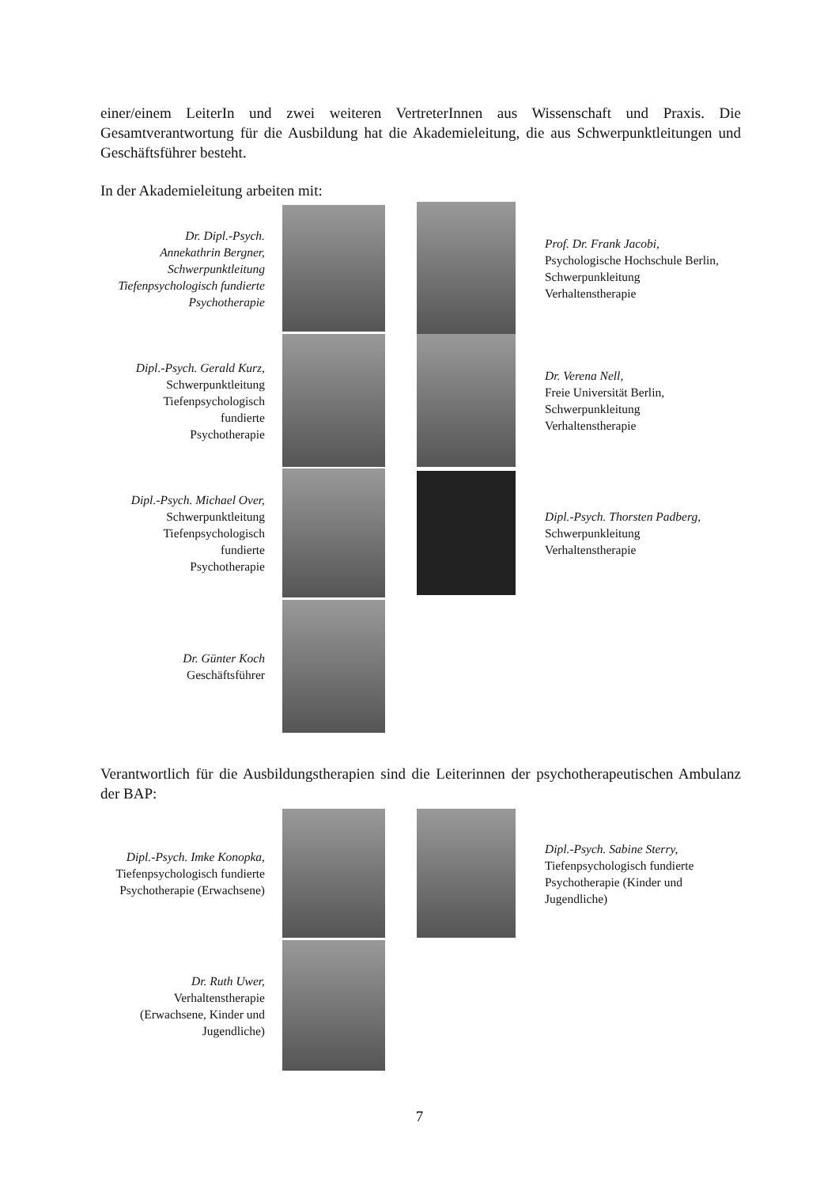einer/einem LeiterIn und zwei weiteren VertreterInnen aus Wissenschaft und Praxis. Die Gesamtverantwortung für die Ausbildung hat die Akademieleitung, die aus Schwerpunktleitungen und Geschäftsführer besteht.
In der Akademieleitung arbeiten mit:
Dr. Dipl.-Psych.
Annekathrin Bergner,
Schwerpunktleitung
Tiefenpsychologisch fundierte
Psychotherapie
Prof. Dr. Frank Jacobi,
Psychologische Hochschule Berlin,
Schwerpunkleitung
Verhaltenstherapie
Dipl.-Psych. Gerald Kurz,
Schwerpunktleitung
Tiefenpsychologisch
fundierte
Psychotherapie
Dr. Verena Nell,
Freie Universität Berlin,
Schwerpunkleitung
Verhaltenstherapie
Dipl.-Psych. Michael Over,
Schwerpunktleitung
Tiefenpsychologisch
fundierte
Psychotherapie
Dipl.-Psych. Thorsten Padberg,
Schwerpunkleitung
Verhaltenstherapie
Dr. Günter Koch
Geschäftsführer
Verantwortlich für die Ausbildungstherapien sind die Leiterinnen der psychotherapeutischen Ambulanz der BAP:
Dipl.-Psych. Imke Konopka,
Tiefenpsychologisch fundierte
Psychotherapie (Erwachsene)
Dipl.-Psych. Sabine Sterry,
Tiefenpsychologisch fundierte
Psychotherapie (Kinder und
Jugendliche)
Dr. Ruth Uwer,
Verhaltenstherapie
(Erwachsene, Kinder und
Jugendliche)
7